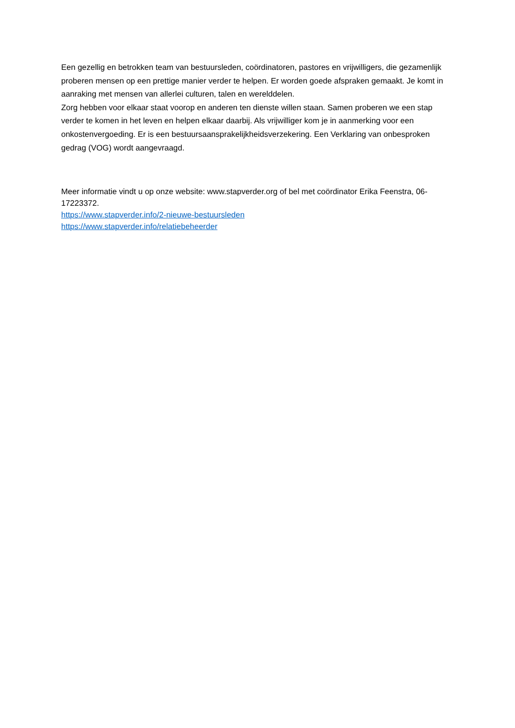Een gezellig en betrokken team van bestuursleden, coördinatoren, pastores en vrijwilligers, die gezamenlijk proberen mensen op een prettige manier verder te helpen. Er worden goede afspraken gemaakt. Je komt in aanraking met mensen van allerlei culturen, talen en werelddelen.
Zorg hebben voor elkaar staat voorop en anderen ten dienste willen staan. Samen proberen we een stap verder te komen in het leven en helpen elkaar daarbij. Als vrijwilliger kom je in aanmerking voor een onkostenvergoeding. Er is een bestuursaansprakelijkheidsverzekering. Een Verklaring van onbesproken gedrag (VOG) wordt aangevraagd.
Meer informatie vindt u op onze website: www.stapverder.org of bel met coördinator Erika Feenstra, 06-17223372.
https://www.stapverder.info/2-nieuwe-bestuursleden
https://www.stapverder.info/relatiebeheerder